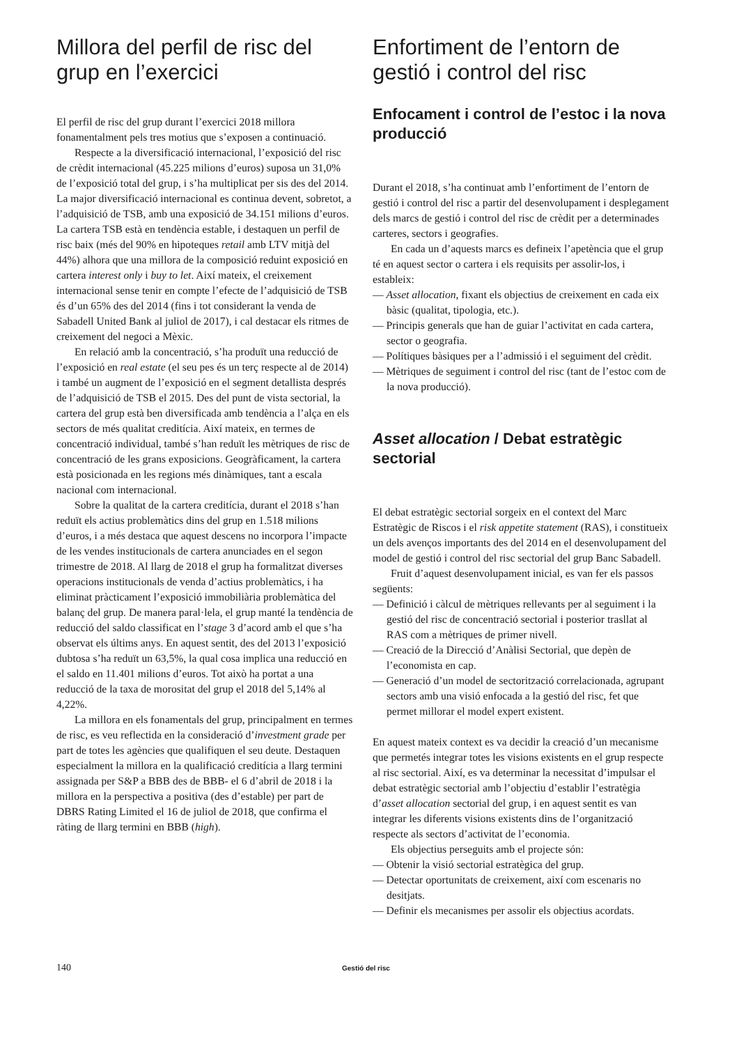Millora del perfil de risc del grup en l’exercici
El perfil de risc del grup durant l’exercici 2018 millora fonamentalment pels tres motius que s’exposen a continuació.
Respecte a la diversificació internacional, l’exposició del risc de crèdit internacional (45.225 milions d’euros) suposa un 31,0% de l’exposició total del grup, i s’ha multiplicat per sis des del 2014. La major diversificació internacional es continua devent, sobretot, a l’adquisició de TSB, amb una exposició de 34.151 milions d’euros. La cartera TSB està en tendència estable, i destaquen un perfil de risc baix (més del 90% en hipoteques retail amb LTV mitjà del 44%) alhora que una millora de la composició reduint exposició en cartera interest only i buy to let. Així mateix, el creixement internacional sense tenir en compte l’efecte de l’adquisició de TSB és d’un 65% des del 2014 (fins i tot considerant la venda de Sabadell United Bank al juliol de 2017), i cal destacar els ritmes de creixement del negoci a Mèxic.
En relació amb la concentració, s’ha produït una reducció de l’exposició en real estate (el seu pes és un terç respecte al de 2014) i també un augment de l’exposició en el segment detallista després de l’adquisició de TSB el 2015. Des del punt de vista sectorial, la cartera del grup està ben diversificada amb tendència a l’alça en els sectors de més qualitat creditícia. Així mateix, en termes de concentració individual, també s’han reduït les mètriques de risc de concentració de les grans exposicions. Geogràficament, la cartera està posicionada en les regions més dinàmiques, tant a escala nacional com internacional.
Sobre la qualitat de la cartera creditícia, durant el 2018 s’han reduït els actius problemàtics dins del grup en 1.518 milions d’euros, i a més destaca que aquest descens no incorpora l’impacte de les vendes institucionals de cartera anunciades en el segon trimestre de 2018. Al llarg de 2018 el grup ha formalitzat diverses operacions institucionals de venda d’actius problemàtics, i ha eliminat pràcticament l’exposició immobiliària problemàtica del balanç del grup. De manera paral·lela, el grup manté la tendència de reducció del saldo classificat en l’stage 3 d’acord amb el que s’ha observat els últims anys. En aquest sentit, des del 2013 l’exposició dubtosa s’ha reduït un 63,5%, la qual cosa implica una reducció en el saldo en 11.401 milions d’euros. Tot això ha portat a una reducció de la taxa de morositat del grup el 2018 del 5,14% al 4,22%.
La millora en els fonamentals del grup, principalment en termes de risc, es veu reflectida en la consideració d’investment grade per part de totes les agències que qualifiquen el seu deute. Destaquen especialment la millora en la qualificació creditícia a llarg termini assignada per S&P a BBB des de BBB- el 6 d’abril de 2018 i la millora en la perspectiva a positiva (des d’estable) per part de DBRS Rating Limited el 16 de juliol de 2018, que confirma el ràting de llarg termini en BBB (high).
Enfortiment de l’entorn de gestió i control del risc
Enfocament i control de l’estoc i la nova producció
Durant el 2018, s’ha continuat amb l’enfortiment de l’entorn de gestió i control del risc a partir del desenvolupament i desplegament dels marcs de gestió i control del risc de crèdit per a determinades carteres, sectors i geografies.
En cada un d’aquests marcs es defineix l’apetència que el grup té en aquest sector o cartera i els requisits per assolir-los, i estableix:
— Asset allocation, fixant els objectius de creixement en cada eix bàsic (qualitat, tipologia, etc.).
— Principis generals que han de guiar l’activitat en cada cartera, sector o geografia.
— Polítiques bàsiques per a l’admissió i el seguiment del crèdit.
— Mètriques de seguiment i control del risc (tant de l’estoc com de la nova producció).
Asset allocation / Debat estratègic sectorial
El debat estratègic sectorial sorgeix en el context del Marc Estratègic de Riscos i el risk appetite statement (RAS), i constitueix un dels avenços importants des del 2014 en el desenvolupament del model de gestió i control del risc sectorial del grup Banc Sabadell.
Fruit d’aquest desenvolupament inicial, es van fer els passos següents:
— Definició i càlcul de mètriques rellevants per al seguiment i la gestió del risc de concentració sectorial i posterior trasllat al RAS com a mètriques de primer nivell.
— Creació de la Direcció d’Anàlisi Sectorial, que depèn de l’economista en cap.
— Generació d’un model de sectorització correlacionada, agrupant sectors amb una visió enfocada a la gestió del risc, fet que permet millorar el model expert existent.
En aquest mateix context es va decidir la creació d’un mecanisme que permetés integrar totes les visions existents en el grup respecte al risc sectorial. Així, es va determinar la necessitat d’impulsar el debat estratègic sectorial amb l’objectiu d’establir l’estratègia d’asset allocation sectorial del grup, i en aquest sentit es van integrar les diferents visions existents dins de l’organització respecte als sectors d’activitat de l’economia.
Els objectius perseguits amb el projecte són:
— Obtenir la visió sectorial estratègica del grup.
— Detectar oportunitats de creixement, així com escenaris no desitjats.
— Definir els mecanismes per assolir els objectius acordats.
140 Gestió del risc